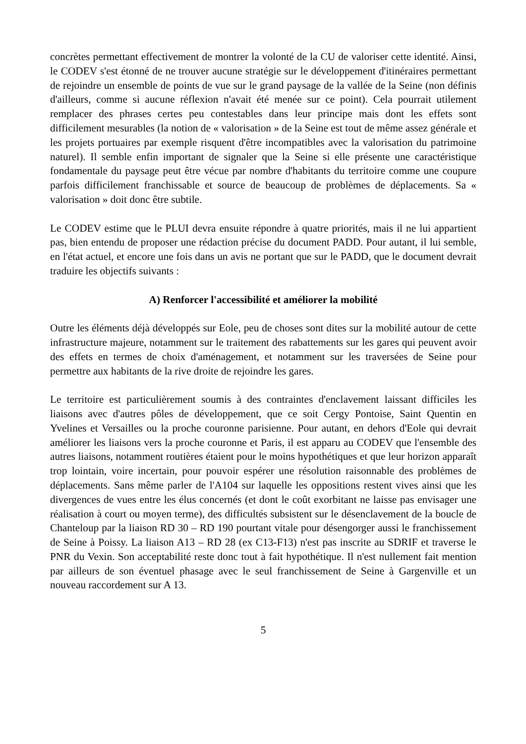concrètes permettant effectivement de montrer la volonté de la CU de valoriser cette identité. Ainsi, le CODEV s'est étonné de ne trouver aucune stratégie sur le développement d'itinéraires permettant de rejoindre un ensemble de points de vue sur le grand paysage de la vallée de la Seine (non définis d'ailleurs, comme si aucune réflexion n'avait été menée sur ce point). Cela pourrait utilement remplacer des phrases certes peu contestables dans leur principe mais dont les effets sont difficilement mesurables (la notion de « valorisation » de la Seine est tout de même assez générale et les projets portuaires par exemple risquent d'être incompatibles avec la valorisation du patrimoine naturel). Il semble enfin important de signaler que la Seine si elle présente une caractéristique fondamentale du paysage peut être vécue par nombre d'habitants du territoire comme une coupure parfois difficilement franchissable et source de beaucoup de problèmes de déplacements. Sa « valorisation » doit donc être subtile.
Le CODEV estime que le PLUI devra ensuite répondre à quatre priorités, mais il ne lui appartient pas, bien entendu de proposer une rédaction précise du document PADD. Pour autant, il lui semble, en l'état actuel, et encore une fois dans un avis ne portant que sur le PADD, que le document devrait traduire les objectifs suivants :
A) Renforcer l'accessibilité et améliorer la mobilité
Outre les éléments déjà développés sur Eole, peu de choses sont dites sur la mobilité autour de cette infrastructure majeure, notamment sur le traitement des rabattements sur les gares qui peuvent avoir des effets en termes de choix d'aménagement, et notamment sur les traversées de Seine pour permettre aux habitants de la rive droite de rejoindre les gares.
Le territoire est particulièrement soumis à des contraintes d'enclavement laissant difficiles les liaisons avec d'autres pôles de développement, que ce soit Cergy Pontoise, Saint Quentin en Yvelines et Versailles ou la proche couronne parisienne. Pour autant, en dehors d'Eole qui devrait améliorer les liaisons vers la proche couronne et Paris, il est apparu au CODEV que l'ensemble des autres liaisons, notamment routières étaient pour le moins hypothétiques et que leur horizon apparaît trop lointain, voire incertain, pour pouvoir espérer une résolution raisonnable des problèmes de déplacements. Sans même parler de l'A104 sur laquelle les oppositions restent vives ainsi que les divergences de vues entre les élus concernés (et dont le coût exorbitant ne laisse pas envisager une réalisation à court ou moyen terme), des difficultés subsistent sur le désenclavement de la boucle de Chanteloup par la liaison RD 30 – RD 190 pourtant vitale pour désengorger aussi le franchissement de Seine à Poissy. La liaison A13 – RD 28 (ex C13-F13) n'est pas inscrite au SDRIF et traverse le PNR du Vexin. Son acceptabilité reste donc tout à fait hypothétique. Il n'est nullement fait mention par ailleurs de son éventuel phasage avec le seul franchissement de Seine à Gargenville et un nouveau raccordement sur A 13.
5